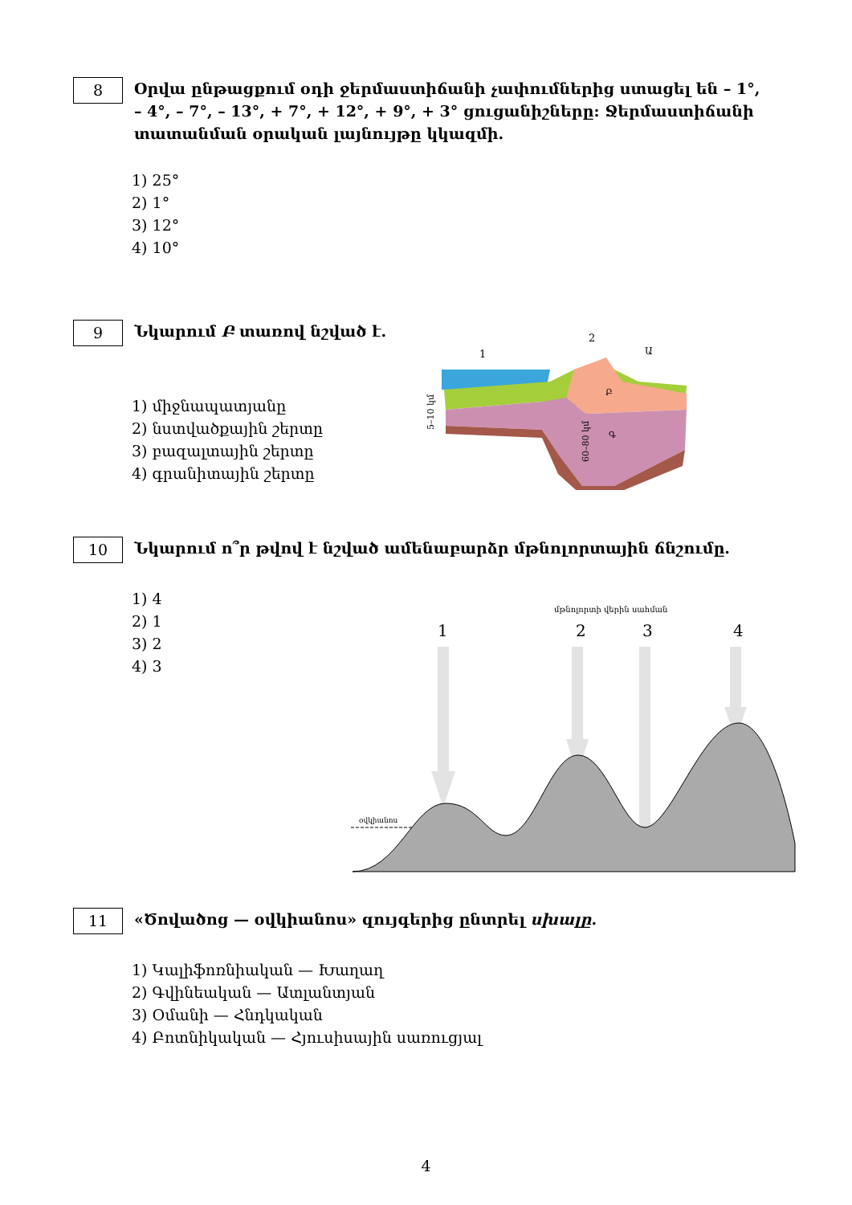8 Օրվա ընթացքում օդի ջերմաստիճանի չափումներից ստացել են – 1°, – 4°, – 7°, – 13°, + 7°, + 12°, + 9°, + 3° ցուցանիշները: Ջերմաստիճանի տատանման օրական լայնույթը կկազմի.
1) 25°
2) 1°
3) 12°
4) 10°
9 Նկարում Բ տառով նշված է.
1) միջնապատյանը
2) նստվածքային շերտը
3) բազալտային շերտը
4) գրանիտային շերտը
1
2
Ա
Բ
Գ
5–10 կմ
60–80 կմ
10 Նկարում ո՞ր թվով է նշված ամենաբարձր մթնոլորտային ճնշումը.
1) 4
2) 1
3) 2
4) 3
մթնոլորտի վերին սահման
1
2
3
4
օվկիանոս
11 «Ծովածոց — օվկիանոս» զույգերից ընտրել սխալը.
1) Կալիֆոռնիական — Խաղաղ
2) Գվինեական — Ատլանտյան
3) Օմանի — Հնդկական
4) Բոտնիկական — Հյուսիսային սառուցյալ
4